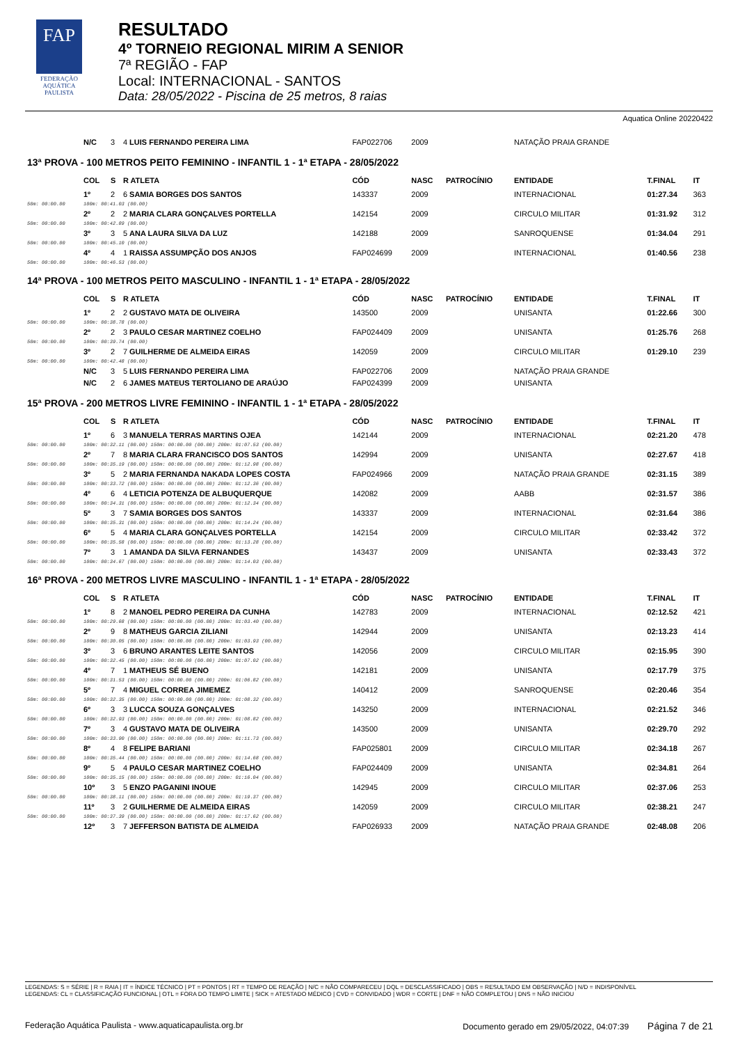FAP
FEDERAÇÃO AQUÁTICA PAULISTA
RESULTADO
4º TORNEIO REGIONAL MIRIM A SENIOR
7ª REGIÃO - FAP
Local: INTERNACIONAL - SANTOS
Data: 28/05/2022 - Piscina de 25 metros, 8 raias
Aquatica Online 20220422
| | N/C | 3 | 4 LUIS FERNANDO PEREIRA LIMA | FAP022706 | 2009 | | NATAÇÃO PRAIA GRANDE | | |
| 13ª PROVA - 100 METROS PEITO FEMININO - INFANTIL 1 - 1ª ETAPA - 28/05/2022 | | | | | | | | | |
| | COL | S | R ATLETA | CÓD | NASC | PATROCÍNIO | ENTIDADE | T.FINAL | IT |
| | 1º | 2 | 6 SAMIA BORGES DOS SANTOS | 143337 | 2009 | | INTERNACIONAL | 01:27.34 | 363 |
| 50m: 00:00.00 | 100m: 00:41.03 (00.00) | | | | | | | | |
| | 2º | 2 | 2 MARIA CLARA GONÇALVES PORTELLA | 142154 | 2009 | | CIRCULO MILITAR | 01:31.92 | 312 |
| 50m: 00:00.00 | 100m: 00:42.89 (00.00) | | | | | | | | |
| | 3º | 3 | 5 ANA LAURA SILVA DA LUZ | 142188 | 2009 | | SANROQUENSE | 01:34.04 | 291 |
| 50m: 00:00.00 | 100m: 00:45.10 (00.00) | | | | | | | | |
| | 4º | 4 | 1 RAISSA ASSUMPÇÃO DOS ANJOS | FAP024699 | 2009 | | INTERNACIONAL | 01:40.56 | 238 |
| 50m: 00:00.00 | 100m: 00:46.53 (00.00) | | | | | | | | |
| 14ª PROVA - 100 METROS PEITO MASCULINO - INFANTIL 1 - 1ª ETAPA - 28/05/2022 | | | | | | | | | |
| | COL | S | R ATLETA | CÓD | NASC | PATROCÍNIO | ENTIDADE | T.FINAL | IT |
| | 1º | 2 | 2 GUSTAVO MATA DE OLIVEIRA | 143500 | 2009 | | UNISANTA | 01:22.66 | 300 |
| 50m: 00:00.00 | 100m: 00:38.78 (00.00) | | | | | | | | |
| | 2º | 2 | 3 PAULO CESAR MARTINEZ COELHO | FAP024409 | 2009 | | UNISANTA | 01:25.76 | 268 |
| 50m: 00:00.00 | 100m: 00:39.74 (00.00) | | | | | | | | |
| | 3º | 2 | 7 GUILHERME DE ALMEIDA EIRAS | 142059 | 2009 | | CIRCULO MILITAR | 01:29.10 | 239 |
| 50m: 00:00.00 | 100m: 00:42.48 (00.00) | | | | | | | | |
| | N/C | 3 | 5 LUIS FERNANDO PEREIRA LIMA | FAP022706 | 2009 | | NATAÇÃO PRAIA GRANDE | | |
| | N/C | 2 | 6 JAMES MATEUS TERTOLIANO DE ARAÚJO | FAP024399 | 2009 | | UNISANTA | | |
| 15ª PROVA - 200 METROS LIVRE FEMININO - INFANTIL 1 - 1ª ETAPA - 28/05/2022 | | | | | | | | | |
| | COL | S | R ATLETA | CÓD | NASC | PATROCÍNIO | ENTIDADE | T.FINAL | IT |
| | 1º | 6 | 3 MANUELA TERRAS MARTINS OJEA | 142144 | 2009 | | INTERNACIONAL | 02:21.20 | 478 |
| 50m: 00:00.00 | 100m: 00:32.11 (00.00) 150m: 00:00.00 (00.00) 200m: 01:07.53 (00.00) | | | | | | | | |
| | 2º | 7 | 8 MARIA CLARA FRANCISCO DOS SANTOS | 142994 | 2009 | | UNISANTA | 02:27.67 | 418 |
| 50m: 00:00.00 | 100m: 00:35.19 (00.00) 150m: 00:00.00 (00.00) 200m: 01:12.98 (00.00) | | | | | | | | |
| | 3º | 5 | 2 MARIA FERNANDA NAKADA LOPES COSTA | FAP024966 | 2009 | | NATAÇÃO PRAIA GRANDE | 02:31.15 | 389 |
| 50m: 00:00.00 | 100m: 00:33.72 (00.00) 150m: 00:00.00 (00.00) 200m: 01:12.36 (00.00) | | | | | | | | |
| | 4º | 6 | 4 LETICIA POTENZA DE ALBUQUERQUE | 142082 | 2009 | | AABB | 02:31.57 | 386 |
| 50m: 00:00.00 | 100m: 00:34.31 (00.00) 150m: 00:00.00 (00.00) 200m: 01:12.34 (00.00) | | | | | | | | |
| | 5º | 3 | 7 SAMIA BORGES DOS SANTOS | 143337 | 2009 | | INTERNACIONAL | 02:31.64 | 386 |
| 50m: 00:00.00 | 100m: 00:35.31 (00.00) 150m: 00:00.00 (00.00) 200m: 01:14.24 (00.00) | | | | | | | | |
| | 6º | 5 | 4 MARIA CLARA GONÇALVES PORTELLA | 142154 | 2009 | | CIRCULO MILITAR | 02:33.42 | 372 |
| 50m: 00:00.00 | 100m: 00:35.58 (00.00) 150m: 00:00.00 (00.00) 200m: 01:13.28 (00.00) | | | | | | | | |
| | 7º | 3 | 1 AMANDA DA SILVA FERNANDES | 143437 | 2009 | | UNISANTA | 02:33.43 | 372 |
| 50m: 00:00.00 | 100m: 00:34.67 (00.00) 150m: 00:00.00 (00.00) 200m: 01:14.03 (00.00) | | | | | | | | |
| 16ª PROVA - 200 METROS LIVRE MASCULINO - INFANTIL 1 - 1ª ETAPA - 28/05/2022 | | | | | | | | | |
| | COL | S | R ATLETA | CÓD | NASC | PATROCÍNIO | ENTIDADE | T.FINAL | IT |
| | 1º | 8 | 2 MANOEL PEDRO PEREIRA DA CUNHA | 142783 | 2009 | | INTERNACIONAL | 02:12.52 | 421 |
| 50m: 00:00.00 | 100m: 00:29.68 (00.00) 150m: 00:00.00 (00.00) 200m: 01:03.40 (00.00) | | | | | | | | |
| | 2º | 9 | 8 MATHEUS GARCIA ZILIANI | 142944 | 2009 | | UNISANTA | 02:13.23 | 414 |
| 50m: 00:00.00 | 100m: 00:30.05 (00.00) 150m: 00:00.00 (00.00) 200m: 01:03.93 (00.00) | | | | | | | | |
| | 3º | 3 | 6 BRUNO ARANTES LEITE SANTOS | 142056 | 2009 | | CIRCULO MILITAR | 02:15.95 | 390 |
| 50m: 00:00.00 | 100m: 00:32.45 (00.00) 150m: 00:00.00 (00.00) 200m: 01:07.02 (00.00) | | | | | | | | |
| | 4º | 7 | 1 MATHEUS SÉ BUENO | 142181 | 2009 | | UNISANTA | 02:17.79 | 375 |
| 50m: 00:00.00 | 100m: 00:31.53 (00.00) 150m: 00:00.00 (00.00) 200m: 01:06.82 (00.00) | | | | | | | | |
| | 5º | 7 | 4 MIGUEL CORREA JIMEMEZ | 140412 | 2009 | | SANROQUENSE | 02:20.46 | 354 |
| 50m: 00:00.00 | 100m: 00:32.35 (00.00) 150m: 00:00.00 (00.00) 200m: 01:08.32 (00.00) | | | | | | | | |
| | 6º | 3 | 3 LUCCA SOUZA GONÇALVES | 143250 | 2009 | | INTERNACIONAL | 02:21.52 | 346 |
| 50m: 00:00.00 | 100m: 00:32.93 (00.00) 150m: 00:00.00 (00.00) 200m: 01:08.82 (00.00) | | | | | | | | |
| | 7º | 3 | 4 GUSTAVO MATA DE OLIVEIRA | 143500 | 2009 | | UNISANTA | 02:29.70 | 292 |
| 50m: 00:00.00 | 100m: 00:33.90 (00.00) 150m: 00:00.00 (00.00) 200m: 01:11.73 (00.00) | | | | | | | | |
| | 8º | 4 | 8 FELIPE BARIANI | FAP025801 | 2009 | | CIRCULO MILITAR | 02:34.18 | 267 |
| 50m: 00:00.00 | 100m: 00:35.44 (00.00) 150m: 00:00.00 (00.00) 200m: 01:14.68 (00.00) | | | | | | | | |
| | 9º | 5 | 4 PAULO CESAR MARTINEZ COELHO | FAP024409 | 2009 | | UNISANTA | 02:34.81 | 264 |
| 50m: 00:00.00 | 100m: 00:35.15 (00.00) 150m: 00:00.00 (00.00) 200m: 01:16.04 (00.00) | | | | | | | | |
| | 10º | 3 | 5 ENZO PAGANINI INOUE | 142945 | 2009 | | CIRCULO MILITAR | 02:37.06 | 253 |
| 50m: 00:00.00 | 100m: 00:38.11 (00.00) 150m: 00:00.00 (00.00) 200m: 01:19.37 (00.00) | | | | | | | | |
| | 11º | 3 | 2 GUILHERME DE ALMEIDA EIRAS | 142059 | 2009 | | CIRCULO MILITAR | 02:38.21 | 247 |
| 50m: 00:00.00 | 100m: 00:37.39 (00.00) 150m: 00:00.00 (00.00) 200m: 01:17.62 (00.00) | | | | | | | | |
| | 12º | 3 | 7 JEFFERSON BATISTA DE ALMEIDA | FAP026933 | 2009 | | NATAÇÃO PRAIA GRANDE | 02:48.08 | 206 |
LEGENDAS: S = SÉRIE | R = RAIA | IT = ÍNDICE TÉCNICO | PT = PONTOS | RT = TEMPO DE REAÇÃO | N/C = NÃO COMPARECEU | DQL = DESCLASSIFICADO | OBS = RESULTADO EM OBSERVAÇÃO | N/D = INDISPONÍVEL
LEGENDAS: CL = CLASSIFICAÇÃO FUNCIONAL | OTL = FORA DO TEMPO LIMITE | SICK = ATESTADO MÉDICO | CVD = CONVIDADO | WDR = CORTE | DNF = NÃO COMPLETOU | DNS = NÃO INICIOU
Federação Aquática Paulista - www.aquaticapaulista.org.br Documento gerado em 29/05/2022, 04:07:39 Página 7 de 21